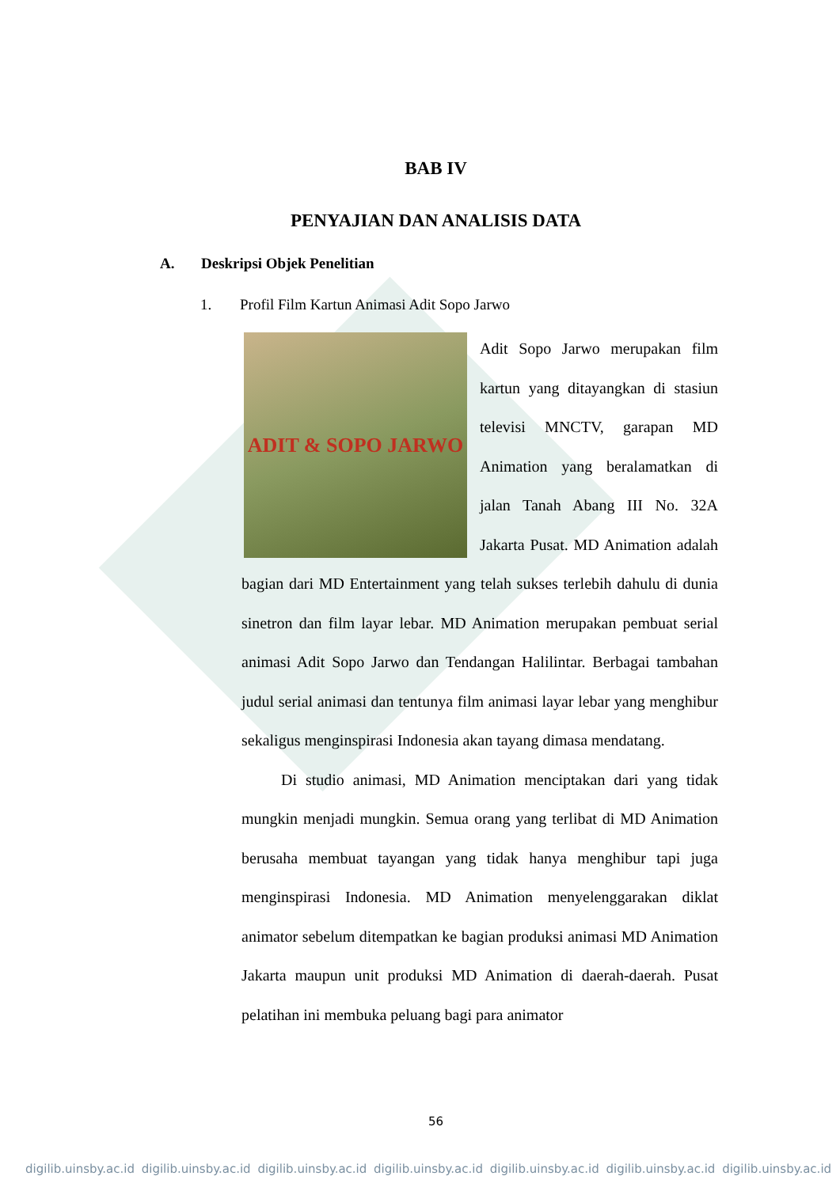BAB IV
PENYAJIAN DAN ANALISIS DATA
A. Deskripsi Objek Penelitian
1. Profil Film Kartun Animasi Adit Sopo Jarwo
ADIT & SOPO JARWO
Adit Sopo Jarwo merupakan film kartun yang ditayangkan di stasiun televisi MNCTV, garapan MD Animation yang beralamatkan di jalan Tanah Abang III No. 32A Jakarta Pusat. MD Animation adalah bagian dari MD Entertainment yang telah sukses terlebih dahulu di dunia sinetron dan film layar lebar. MD Animation merupakan pembuat serial animasi Adit Sopo Jarwo dan Tendangan Halilintar. Berbagai tambahan judul serial animasi dan tentunya film animasi layar lebar yang menghibur sekaligus menginspirasi Indonesia akan tayang dimasa mendatang.
Di studio animasi, MD Animation menciptakan dari yang tidak mungkin menjadi mungkin. Semua orang yang terlibat di MD Animation berusaha membuat tayangan yang tidak hanya menghibur tapi juga menginspirasi Indonesia. MD Animation menyelenggarakan diklat animator sebelum ditempatkan ke bagian produksi animasi MD Animation Jakarta maupun unit produksi MD Animation di daerah-daerah. Pusat pelatihan ini membuka peluang bagi para animator
56
digilib.uinsby.ac.id digilib.uinsby.ac.id digilib.uinsby.ac.id digilib.uinsby.ac.id digilib.uinsby.ac.id digilib.uinsby.ac.id digilib.uinsby.ac.id